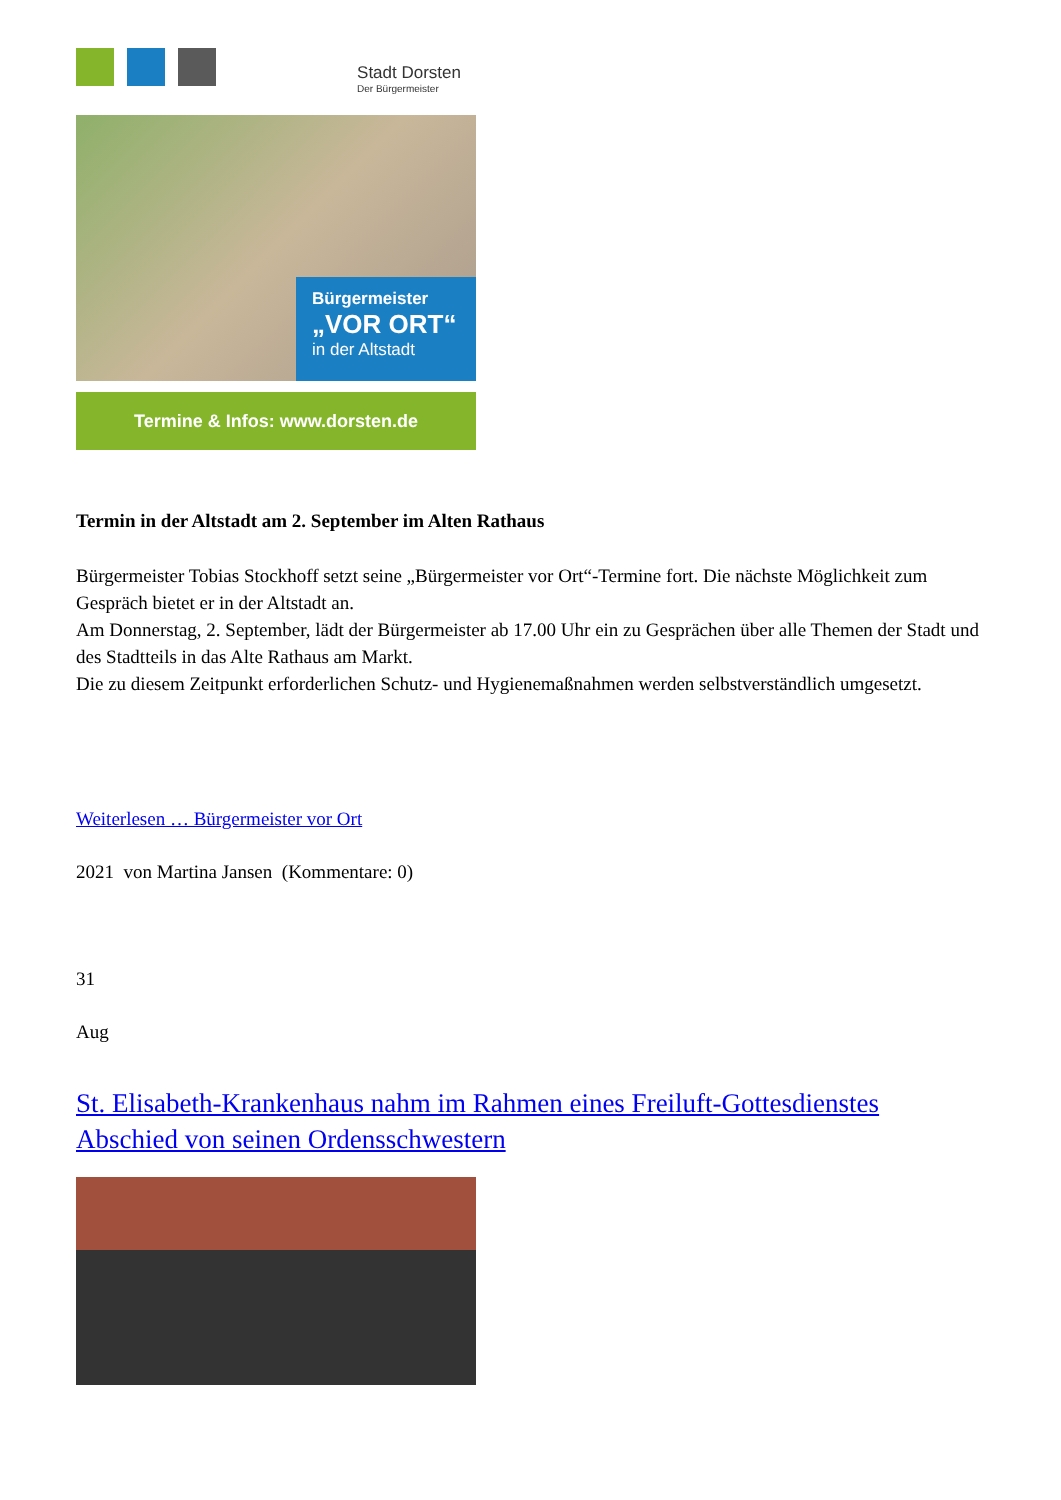Stadt Dorsten
Der Bürgermeister
Bürgermeister
„VOR ORT“
in der Altstadt
Termine & Infos: www.dorsten.de
Termin in der Altstadt am 2. September im Alten Rathaus
Bürgermeister Tobias Stockhoff setzt seine „Bürgermeister vor Ort“-Termine fort. Die nächste Möglichkeit zum Gespräch bietet er in der Altstadt an.
Am Donnerstag, 2. September, lädt der Bürgermeister ab 17.00 Uhr ein zu Gesprächen über alle Themen der Stadt und des Stadtteils in das Alte Rathaus am Markt.
Die zu diesem Zeitpunkt erforderlichen Schutz- und Hygienemaßnahmen werden selbstverständlich umgesetzt.
Weiterlesen … Bürgermeister vor Ort
2021 von Martina Jansen (Kommentare: 0)
31
Aug
St. Elisabeth-Krankenhaus nahm im Rahmen eines Freiluft-Gottesdienstes Abschied von seinen Ordensschwestern